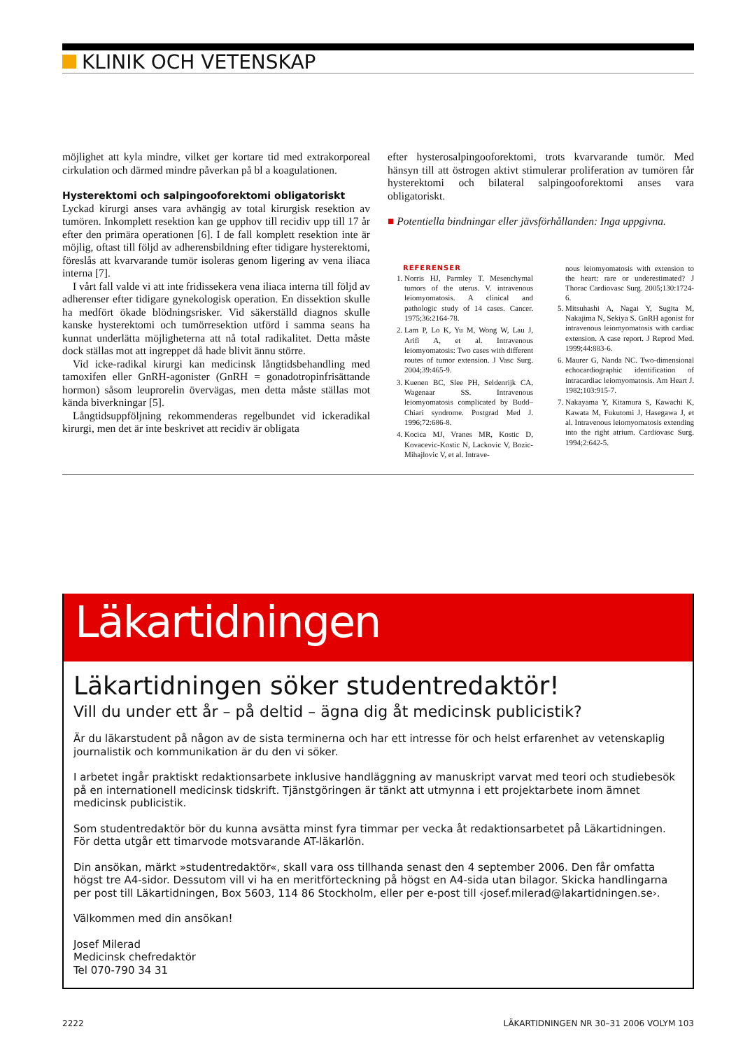KLINIK OCH VETENSKAP
möjlighet att kyla mindre, vilket ger kortare tid med extrakorporeal cirkulation och därmed mindre påverkan på bl a koagulationen.
Hysterektomi och salpingooforektomi obligatoriskt
Lyckad kirurgi anses vara avhängig av total kirurgisk resektion av tumören. Inkomplett resektion kan ge upphov till recidiv upp till 17 år efter den primära operationen [6]. I de fall komplett resektion inte är möjlig, oftast till följd av adherensbildning efter tidigare hysterektomi, föreslås att kvarvarande tumör isoleras genom ligering av vena iliaca interna [7].
I vårt fall valde vi att inte fridissekera vena iliaca interna till följd av adherenser efter tidigare gynekologisk operation. En dissektion skulle ha medfört ökade blödningsrisker. Vid säkerställd diagnos skulle kanske hysterektomi och tumörresektion utförd i samma seans ha kunnat underlätta möjligheterna att nå total radikalitet. Detta måste dock ställas mot att ingreppet då hade blivit ännu större.
Vid icke-radikal kirurgi kan medicinsk långtidsbehandling med tamoxifen eller GnRH-agonister (GnRH = gonadotropinfrisättande hormon) såsom leuprorelin övervägas, men detta måste ställas mot kända biverkningar [5].
Långtidsuppföljning rekommenderas regelbundet vid ickeradikal kirurgi, men det är inte beskrivet att recidiv är obligata
efter hysterosalpingooforektomi, trots kvarvarande tumör. Med hänsyn till att östrogen aktivt stimulerar proliferation av tumören får hysterektomi och bilateral salpingooforektomi anses vara obligatoriskt.
■ Potentiella bindningar eller jävsförhållanden: Inga uppgivna.
REFERENSER
1. Norris HJ, Parmley T. Mesenchymal tumors of the uterus. V. intravenous leiomyomatosis. A clinical and pathologic study of 14 cases. Cancer. 1975;36:2164-78.
2. Lam P, Lo K, Yu M, Wong W, Lau J, Arifi A, et al. Intravenous leiomyomatosis: Two cases with different routes of tumor extension. J Vasc Surg. 2004;39:465-9.
3. Kuenen BC, Slee PH, Seldenrijk CA, Wagenaar SS. Intravenous leiomyomatosis complicated by Budd–Chiari syndrome. Postgrad Med J. 1996;72:686-8.
4. Kocica MJ, Vranes MR, Kostic D, Kovacevic-Kostic N, Lackovic V, Bozic-Mihajlovic V, et al. Intrave-
nous leiomyomatosis with extension to the heart: rare or underestimated? J Thorac Cardiovasc Surg. 2005;130:1724-6.
5. Mitsuhashi A, Nagai Y, Sugita M, Nakajima N, Sekiya S. GnRH agonist for intravenous leiomyomatosis with cardiac extension. A case report. J Reprod Med. 1999;44:883-6.
6. Maurer G, Nanda NC. Two-dimensional echocardiographic identification of intracardiac leiomyomatosis. Am Heart J. 1982;103:915-7.
7. Nakayama Y, Kitamura S, Kawachi K, Kawata M, Fukutomi J, Hasegawa J, et al. Intravenous leiomyomatosis extending into the right atrium. Cardiovasc Surg. 1994;2:642-5.
Läkartidningen
Läkartidningen söker studentredaktör!
Vill du under ett år – på deltid – ägna dig åt medicinsk publicistik?
Är du läkarstudent på någon av de sista terminerna och har ett intresse för och helst erfarenhet av vetenskaplig journalistik och kommunikation är du den vi söker.
I arbetet ingår praktiskt redaktionsarbete inklusive handläggning av manuskript varvat med teori och studiebesök på en internationell medicinsk tidskrift. Tjänstgöringen är tänkt att utmynna i ett projektarbete inom ämnet medicinsk publicistik.
Som studentredaktör bör du kunna avsätta minst fyra timmar per vecka åt redaktionsarbetet på Läkartidningen.
För detta utgår ett timarvode motsvarande AT-läkarlön.
Din ansökan, märkt »studentredaktör«, skall vara oss tillhanda senast den 4 september 2006. Den får omfatta högst tre A4-sidor. Dessutom vill vi ha en meritförteckning på högst en A4-sida utan bilagor. Skicka handlingarna per post till Läkartidningen, Box 5603, 114 86 Stockholm, eller per e-post till ‹josef.milerad@lakartidningen.se›.
Välkommen med din ansökan!
Josef Milerad
Medicinsk chefredaktör
Tel 070-790 34 31
2222 LÄKARTIDNINGEN NR 30–31 2006 VOLYM 103